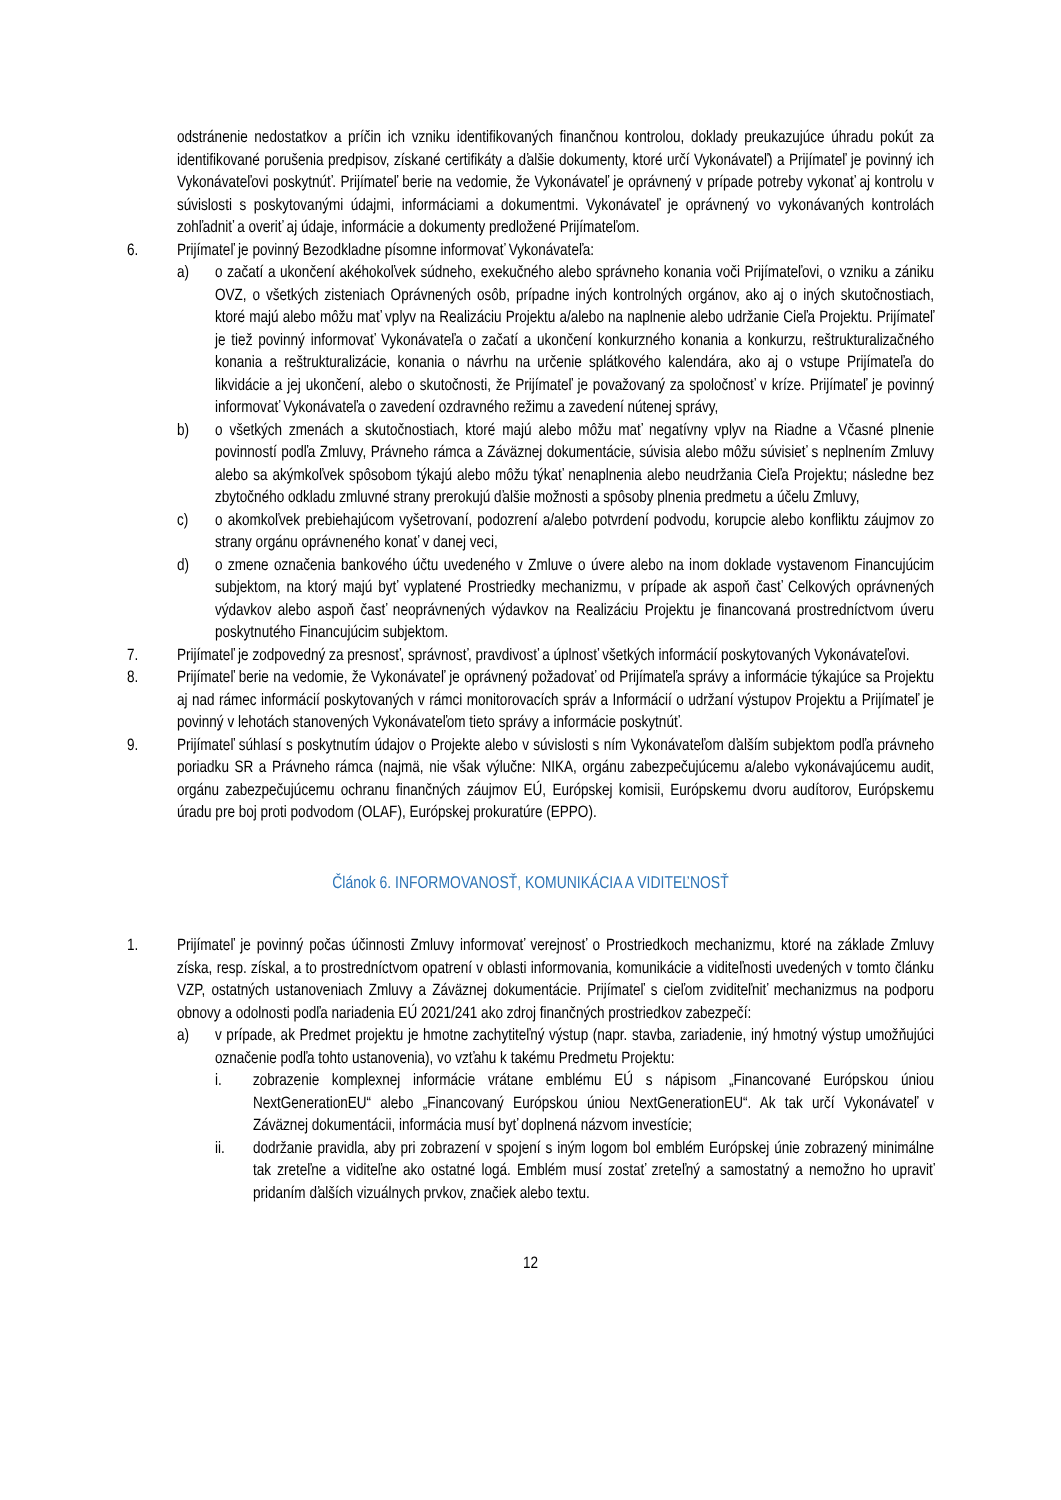odstránenie nedostatkov a príčin ich vzniku identifikovaných finančnou kontrolou, doklady preukazujúce úhradu pokút za identifikované porušenia predpisov, získané certifikáty a ďalšie dokumenty, ktoré určí Vykonávateľ) a Prijímateľ je povinný ich Vykonávateľovi poskytnúť. Prijímateľ berie na vedomie, že Vykonávateľ je oprávnený v prípade potreby vykonať aj kontrolu v súvislosti s poskytovanými údajmi, informáciami a dokumentmi. Vykonávateľ je oprávnený vo vykonávaných kontrolách zohľadniť a overiť aj údaje, informácie a dokumenty predložené Prijímateľom.
6. Prijímateľ je povinný Bezodkladne písomne informovať Vykonávateľa:
a) o začatí a ukončení akéhokoľvek súdneho, exekučného alebo správneho konania voči Prijímateľovi, o vzniku a zániku OVZ, o všetkých zisteniach Oprávnených osôb, prípadne iných kontrolných orgánov, ako aj o iných skutočnostiach, ktoré majú alebo môžu mať vplyv na Realizáciu Projektu a/alebo na naplnenie alebo udržanie Cieľa Projektu. Prijímateľ je tiež povinný informovať Vykonávateľa o začatí a ukončení konkurzného konania a konkurzu, reštrukturalizačného konania a reštrukturalizácie, konania o návrhu na určenie splátkového kalendára, ako aj o vstupe Prijímateľa do likvidácie a jej ukončení, alebo o skutočnosti, že Prijímateľ je považovaný za spoločnosť v kríze. Prijímateľ je povinný informovať Vykonávateľa o zavedení ozdravného režimu a zavedení nútenej správy,
b) o všetkých zmenách a skutočnostiach, ktoré majú alebo môžu mať negatívny vplyv na Riadne a Včasné plnenie povinností podľa Zmluvy, Právneho rámca a Záväznej dokumentácie, súvisia alebo môžu súvisieť s neplnením Zmluvy alebo sa akýmkoľvek spôsobom týkajú alebo môžu týkať nenaplnenia alebo neudržania Cieľa Projektu; následne bez zbytočného odkladu zmluvné strany prerokujú ďalšie možnosti a spôsoby plnenia predmetu a účelu Zmluvy,
c) o akomkoľvek prebiehajúcom vyšetrovaní, podozrení a/alebo potvrdení podvodu, korupcie alebo konfliktu záujmov zo strany orgánu oprávneného konať v danej veci,
d) o zmene označenia bankového účtu uvedeného v Zmluve o úvere alebo na inom doklade vystavenom Financujúcim subjektom, na ktorý majú byť vyplatené Prostriedky mechanizmu, v prípade ak aspoň časť Celkových oprávnených výdavkov alebo aspoň časť neoprávnených výdavkov na Realizáciu Projektu je financovaná prostredníctvom úveru poskytnutého Financujúcim subjektom.
7. Prijímateľ je zodpovedný za presnosť, správnosť, pravdivosť a úplnosť všetkých informácií poskytovaných Vykonávateľovi.
8. Prijímateľ berie na vedomie, že Vykonávateľ je oprávnený požadovať od Prijímateľa správy a informácie týkajúce sa Projektu aj nad rámec informácií poskytovaných v rámci monitorovacích správ a Informácií o udržaní výstupov Projektu a Prijímateľ je povinný v lehotách stanovených Vykonávateľom tieto správy a informácie poskytnúť.
9. Prijímateľ súhlasí s poskytnutím údajov o Projekte alebo v súvislosti s ním Vykonávateľom ďalším subjektom podľa právneho poriadku SR a Právneho rámca (najmä, nie však výlučne: NIKA, orgánu zabezpečujúcemu a/alebo vykonávajúcemu audit, orgánu zabezpečujúcemu ochranu finančných záujmov EÚ, Európskej komisii, Európskemu dvoru audítorov, Európskemu úradu pre boj proti podvodom (OLAF), Európskej prokuratúre (EPPO).
Článok 6. INFORMOVANOSŤ, KOMUNIKÁCIA A VIDITEĽNOSŤ
1. Prijímateľ je povinný počas účinnosti Zmluvy informovať verejnosť o Prostriedkoch mechanizmu, ktoré na základe Zmluvy získa, resp. získal, a to prostredníctvom opatrení v oblasti informovania, komunikácie a viditeľnosti uvedených v tomto článku VZP, ostatných ustanoveniach Zmluvy a Záväznej dokumentácie. Prijímateľ s cieľom zviditeľniť mechanizmus na podporu obnovy a odolnosti podľa nariadenia EÚ 2021/241 ako zdroj finančných prostriedkov zabezpečí:
a) v prípade, ak Predmet projektu je hmotne zachytiteľný výstup (napr. stavba, zariadenie, iný hmotný výstup umožňujúci označenie podľa tohto ustanovenia), vo vzťahu k takému Predmetu Projektu:
i. zobrazenie komplexnej informácie vrátane emblému EÚ s nápisom „Financované Európskou úniou NextGenerationEU“ alebo „Financovaný Európskou úniou NextGenerationEU“. Ak tak určí Vykonávateľ v Záväznej dokumentácii, informácia musí byť doplnená názvom investície;
ii. dodržanie pravidla, aby pri zobrazení v spojení s iným logom bol emblém Európskej únie zobrazený minimálne tak zreteľne a viditeľne ako ostatné logá. Emblém musí zostať zreteľný a samostatný a nemožno ho upraviť pridaním ďalších vizuálnych prvkov, značiek alebo textu.
12